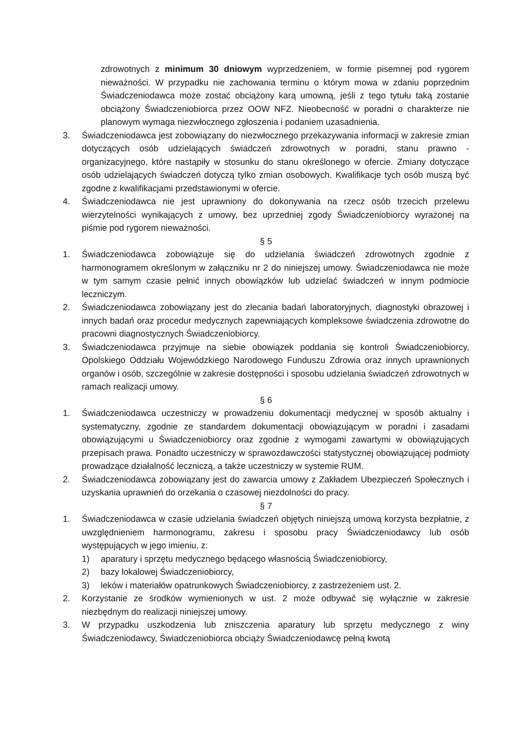zdrowotnych z minimum 30 dniowym wyprzedzeniem, w formie pisemnej pod rygorem nieważności. W przypadku nie zachowania terminu o którym mowa w zdaniu poprzednim Świadczeniodawca może zostać obciążony karą umowną, jeśli z tego tytułu taką zostanie obciążony Świadczeniobiorca przez OOW NFZ. Nieobecność w poradni o charakterze nie planowym wymaga niezwłocznego zgłoszenia i podaniem uzasadnienia.
3. Świadczeniodawca jest zobowiązany do niezwłocznego przekazywania informacji w zakresie zmian dotyczących osób udzielających świadczeń zdrowotnych w poradni, stanu prawno - organizacyjnego, które nastąpiły w stosunku do stanu określonego w ofercie. Zmiany dotyczące osób udzielających świadczeń dotyczą tylko zmian osobowych. Kwalifikacje tych osób muszą być zgodne z kwalifikacjami przedstawionymi w ofercie.
4. Świadczeniodawca nie jest uprawniony do dokonywania na rzecz osób trzecich przelewu wierzytelności wynikających z umowy, bez uprzedniej zgody Świadczeniobiorcy wyrażonej na piśmie pod rygorem nieważności.
§ 5
1. Świadczeniodawca zobowiązuje się do udzielania świadczeń zdrowotnych zgodnie z harmonogramem określonym w załączniku nr 2 do niniejszej umowy. Świadczeniodawca nie może w tym samym czasie pełnić innych obowiązków lub udzielać świadczeń w innym podmiocie leczniczym.
2. Świadczeniodawca zobowiązany jest do zlecania badań laboratoryjnych, diagnostyki obrazowej i innych badań oraz procedur medycznych zapewniających kompleksowe świadczenia zdrowotne do pracowni diagnostycznych Świadczeniobiorcy.
3. Świadczeniodawca przyjmuje na siebie obowiązek poddania się kontroli Świadczeniobiorcy, Opolskiego Oddziału Wojewódzkiego Narodowego Funduszu Zdrowia oraz innych uprawnionych organów i osób, szczególnie w zakresie dostępności i sposobu udzielania świadczeń zdrowotnych w ramach realizacji umowy.
§ 6
1. Świadczeniodawca uczestniczy w prowadzeniu dokumentacji medycznej w sposób aktualny i systematyczny, zgodnie ze standardem dokumentacji obowiązującym w poradni i zasadami obowiązującymi u Świadczeniobiorcy oraz zgodnie z wymogami zawartymi w obowiązujących przepisach prawa. Ponadto uczestniczy w sprawozdawczości statystycznej obowiązującej podmioty prowadzące działalność leczniczą, a także uczestniczy w systemie RUM.
2. Świadczeniodawca zobowiązany jest do zawarcia umowy z Zakładem Ubezpieczeń Społecznych i uzyskania uprawnień do orzekania o czasowej niezdolności do pracy.
§ 7
1. Świadczeniodawca w czasie udzielania świadczeń objętych niniejszą umową korzysta bezpłatnie, z uwzględnieniem harmonogramu, zakresu i sposobu pracy Świadczeniodawcy lub osób występujących w jego imieniu, z:
1) aparatury i sprzętu medycznego będącego własnością Świadczeniobiorcy,
2) bazy lokalowej Świadczeniobiorcy,
3) leków i materiałów opatrunkowych Świadczeniobiorcy, z zastrzeżeniem ust. 2.
2. Korzystanie ze środków wymienionych w ust. 2 może odbywać się wyłącznie w zakresie niezbędnym do realizacji niniejszej umowy.
3. W przypadku uszkodzenia lub zniszczenia aparatury lub sprzętu medycznego z winy Świadczeniodawcy, Świadczeniobiorca obciąży Świadczeniodawcę pełną kwotą